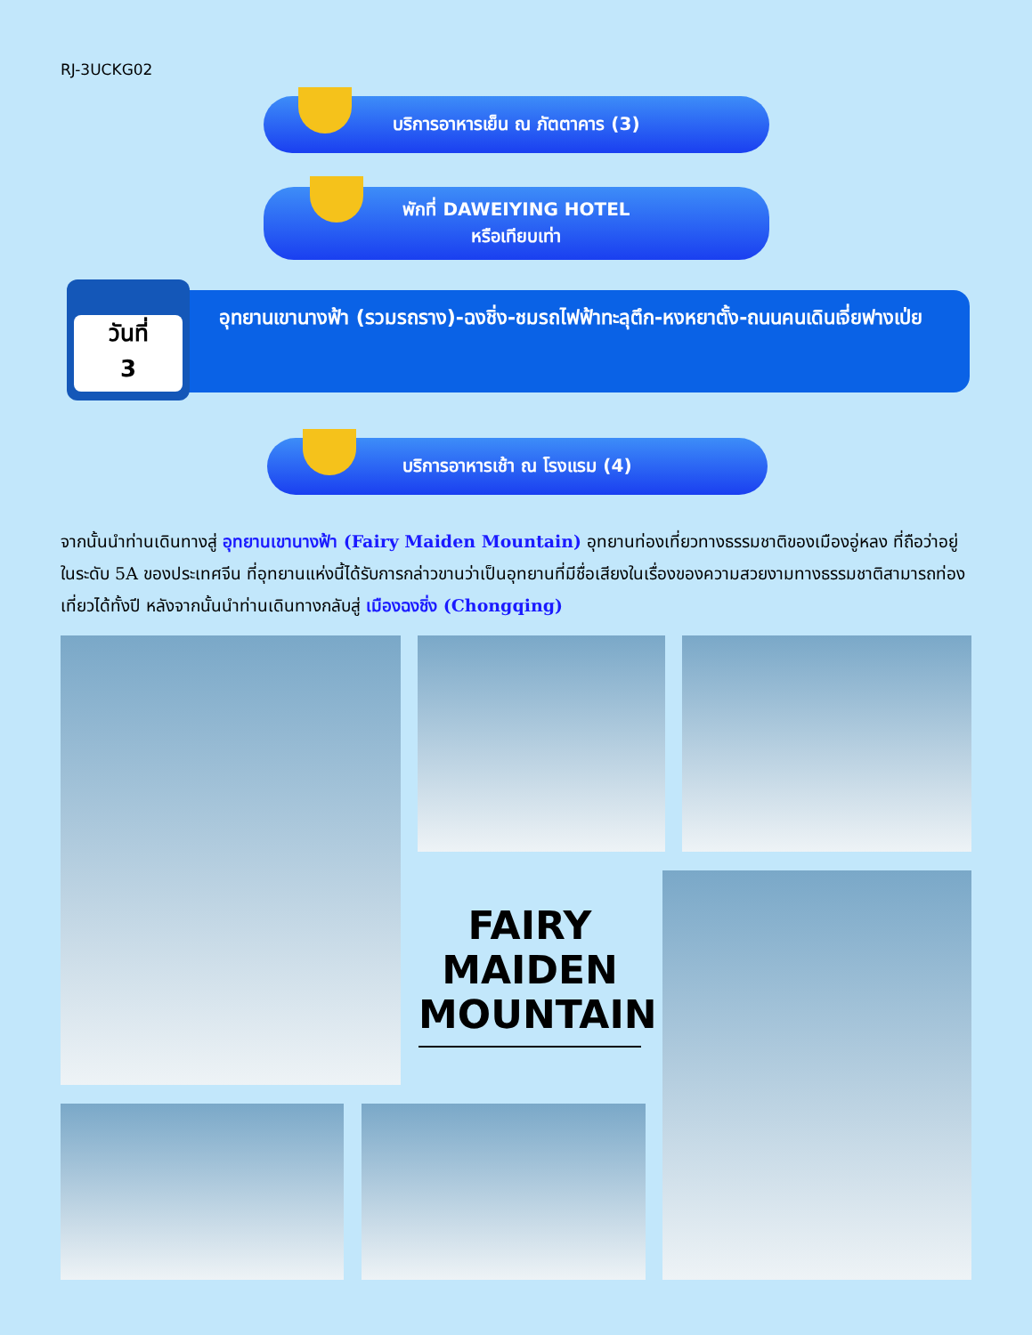RJ-3UCKG02
บริการอาหารเย็น ณ ภัตตาคาร (3)
พักที่ DAWEIYING HOTEL
หรือเทียบเท่า
อุทยานเขานางฟ้า (รวมรถราง)-ฉงชิ่ง-ชมรถไฟฟ้าทะลุตึก-หงหยาตั้ง-ถนนคนเดินเจี่ยฟางเป่ย
วันที่
3
บริการอาหารเช้า ณ โรงแรม (4)
จากนั้นนำท่านเดินทางสู่ อุทยานเขานางฟ้า (Fairy Maiden Mountain) อุทยานท่องเที่ยวทางธรรมชาติของเมืองอู่หลง ที่ถือว่าอยู่ในระดับ 5A ของประเทศจีน ที่อุทยานแห่งนี้ได้รับการกล่าวขานว่าเป็นอุทยานที่มีชื่อเสียงในเรื่องของความสวยงามทางธรรมชาติสามารถท่องเที่ยวได้ทั้งปี หลังจากนั้นนำท่านเดินทางกลับสู่ เมืองฉงชิ่ง (Chongqing)
FAIRY MAIDEN MOUNTAIN